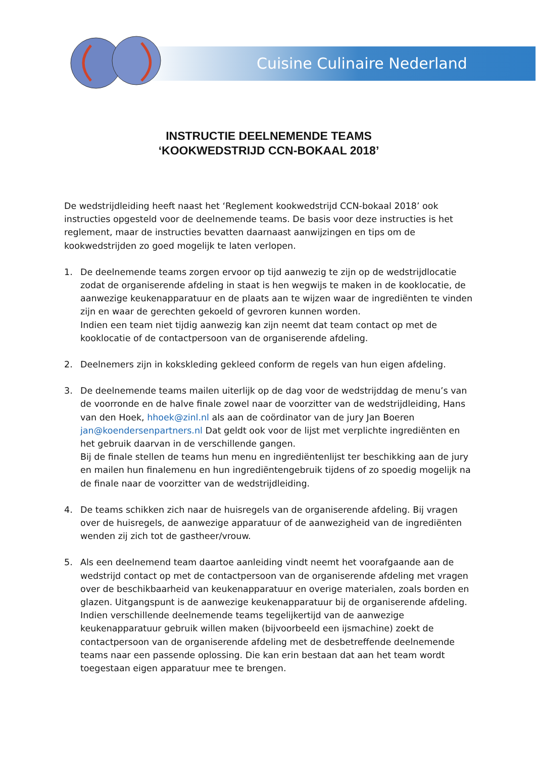Cuisine Culinaire Nederland
INSTRUCTIE DEELNEMENDE TEAMS
‘KOOKWEDSTRIJD CCN-BOKAAL 2018’
De wedstrijdleiding heeft naast het ‘Reglement kookwedstrijd CCN-bokaal 2018’ ook instructies opgesteld voor de deelnemende teams. De basis voor deze instructies is het reglement, maar de instructies bevatten daarnaast aanwijzingen en tips om de kookwedstrijden zo goed mogelijk te laten verlopen.
1. De deelnemende teams zorgen ervoor op tijd aanwezig te zijn op de wedstrijdlocatie zodat de organiserende afdeling in staat is hen wegwijs te maken in de kooklocatie, de aanwezige keukenapparatuur en de plaats aan te wijzen waar de ingrediënten te vinden zijn en waar de gerechten gekoeld of gevroren kunnen worden.
Indien een team niet tijdig aanwezig kan zijn neemt dat team contact op met de kooklocatie of de contactpersoon van de organiserende afdeling.
2. Deelnemers zijn in kokskleding gekleed conform de regels van hun eigen afdeling.
3. De deelnemende teams mailen uiterlijk op de dag voor de wedstrijddag de menu’s van de voorronde en de halve finale zowel naar de voorzitter van de wedstrijdleiding, Hans van den Hoek, hhoek@zinl.nl als aan de coördinator van de jury Jan Boeren jan@koendersenpartners.nl Dat geldt ook voor de lijst met verplichte ingrediënten en het gebruik daarvan in de verschillende gangen.
Bij de finale stellen de teams hun menu en ingrediëntenlijst ter beschikking aan de jury en mailen hun finalemenu en hun ingrediëntengebruik tijdens of zo spoedig mogelijk na de finale naar de voorzitter van de wedstrijdleiding.
4. De teams schikken zich naar de huisregels van de organiserende afdeling. Bij vragen over de huisregels, de aanwezige apparatuur of de aanwezigheid van de ingrediënten wenden zij zich tot de gastheer/vrouw.
5. Als een deelnemend team daartoe aanleiding vindt neemt het voorafgaande aan de wedstrijd contact op met de contactpersoon van de organiserende afdeling met vragen over de beschikbaarheid van keukenapparatuur en overige materialen, zoals borden en glazen. Uitgangspunt is de aanwezige keukenapparatuur bij de organiserende afdeling. Indien verschillende deelnemende teams tegelijkertijd van de aanwezige keukenapparatuur gebruik willen maken (bijvoorbeeld een ijsmachine) zoekt de contactpersoon van de organiserende afdeling met de desbetreffende deelnemende teams naar een passende oplossing. Die kan erin bestaan dat aan het team wordt toegestaan eigen apparatuur mee te brengen.